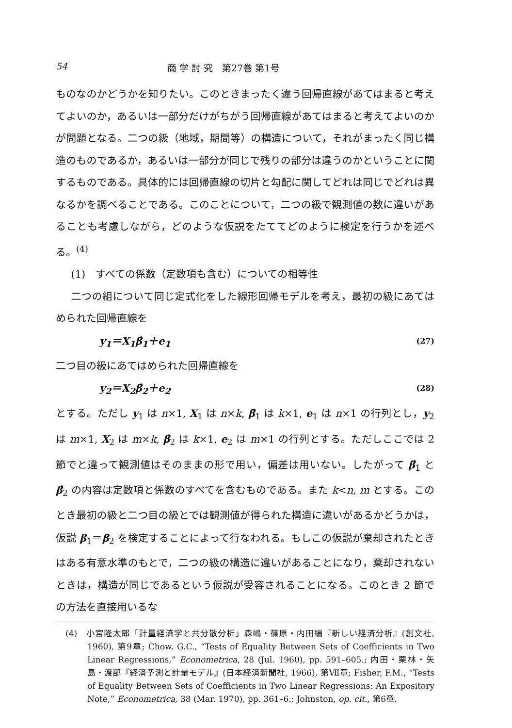54 商 学 討 究　第27巻 第1号
ものなのかどうかを知りたい。このときまったく違う回帰直線があてはまると考えてよいのか，あるいは一部分だけがちがう回帰直線があてはまると考えてよいのかが問題となる。二つの級（地域，期間等）の構造について，それがまったく同じ構造のものであるか，あるいは一部分が同じで残りの部分は違うのかということに関するものである。具体的には回帰直線の切片と勾配に関してどれは同じでどれは異なるかを調べることである。このことについて，二つの級で観測値の数に違いがあることも考慮しながら，どのような仮説をたててどのように検定を行うかを述べる。<sup>(4)</sup>
(1)　すべての係数（定数項も含む）についての相等性
二つの組について同じ定式化をした線形回帰モデルを考え，最初の級にあてはめられた回帰直線を
y<sub>1</sub>＝X<sub>1</sub>β̂<sub>1</sub>＋e<sub>1</sub> (27)
二つ目の級にあてはめられた回帰直線を
y<sub>2</sub>＝X<sub>2</sub>β̂<sub>2</sub>＋e<sub>2</sub> (28)
とする。ただし y<sub>1</sub> は n×1, X<sub>1</sub> は n×k, β̂<sub>1</sub> は k×1, e<sub>1</sub> は n×1 の行列とし，y<sub>2</sub> は m×1, X<sub>2</sub> は m×k, β̂<sub>2</sub> は k×1, e<sub>2</sub> は m×1 の行列とする。ただしここでは 2 節でと違って観測値はそのままの形で用い，偏差は用いない。したがって β̂<sub>1</sub> と β̂<sub>2</sub> の内容は定数項と係数のすべてを含むものである。また k<n, m とする。このとき最初の級と二つ目の級とでは観測値が得られた構造に違いがあるかどうかは，仮説 β<sub>1</sub>＝β<sub>2</sub> を検定することによって行なわれる。もしこの仮説が棄却されたときはある有意水準のもとで，二つの級の構造に違いがあることになり，棄却されないときは，構造が同じであるという仮説が受容されることになる。このとき 2 節での方法を直接用いるな
(4)　小宮隆太郎「計量経済学と共分散分析」森嶋・篠原・内田編『新しい経済分析』(創文社, 1960), 第9章; Chow, G.C., “Tests of Equality Between Sets of Coefficients in Two Linear Regressions,” Econometrica, 28 (Jul. 1960), pp. 591–605.; 内田・栗林・矢島・渡部『経済予測と計量モデル』(日本経済新聞社, 1966), 第Ⅶ章; Fisher, F.M., “Tests of Equality Between Sets of Coefficients in Two Linear Regressions: An Expository Note,” Econometrica, 38 (Mar. 1970), pp. 361–6.; Johnston, op. cit., 第6章.